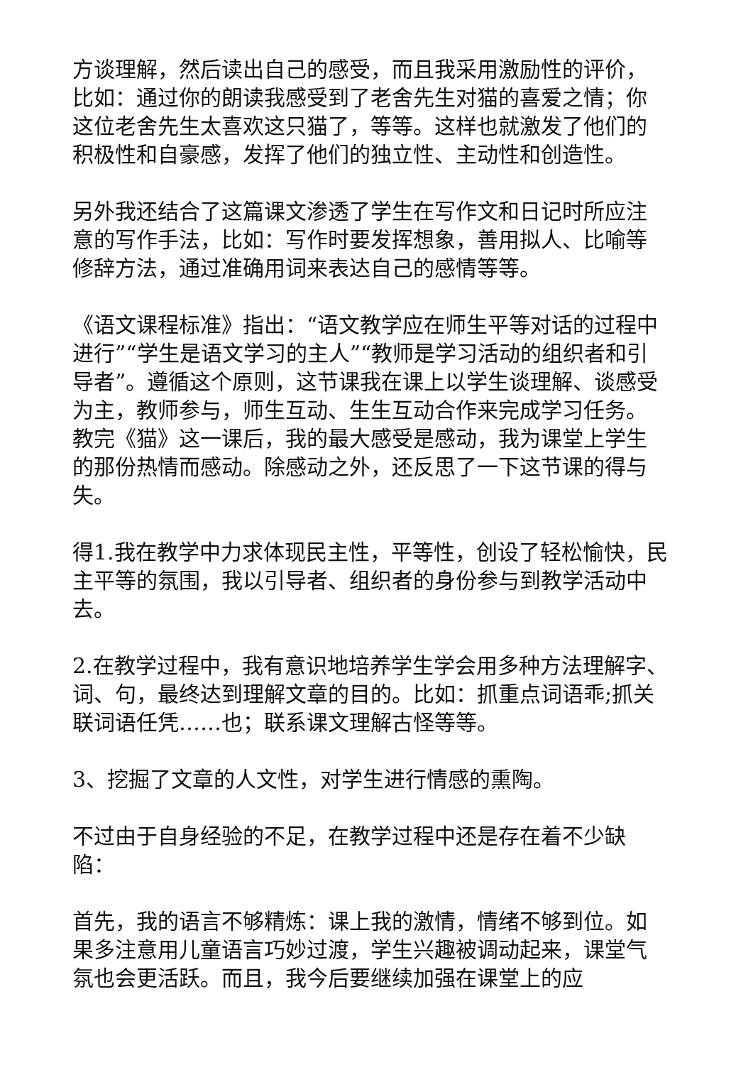方谈理解，然后读出自己的感受，而且我采用激励性的评价，比如：通过你的朗读我感受到了老舍先生对猫的喜爱之情；你这位老舍先生太喜欢这只猫了，等等。这样也就激发了他们的积极性和自豪感，发挥了他们的独立性、主动性和创造性。
另外我还结合了这篇课文渗透了学生在写作文和日记时所应注意的写作手法，比如：写作时要发挥想象，善用拟人、比喻等修辞方法，通过准确用词来表达自己的感情等等。
《语文课程标准》指出：“语文教学应在师生平等对话的过程中进行”“学生是语文学习的主人”“教师是学习活动的组织者和引导者”。遵循这个原则，这节课我在课上以学生谈理解、谈感受为主，教师参与，师生互动、生生互动合作来完成学习任务。教完《猫》这一课后，我的最大感受是感动，我为课堂上学生的那份热情而感动。除感动之外，还反思了一下这节课的得与失。
得1.我在教学中力求体现民主性，平等性，创设了轻松愉快，民主平等的氛围，我以引导者、组织者的身份参与到教学活动中去。
2.在教学过程中，我有意识地培养学生学会用多种方法理解字、词、句，最终达到理解文章的目的。比如：抓重点词语乖;抓关联词语任凭……也；联系课文理解古怪等等。
3、挖掘了文章的人文性，对学生进行情感的熏陶。
不过由于自身经验的不足，在教学过程中还是存在着不少缺陷：
首先，我的语言不够精炼：课上我的激情，情绪不够到位。如果多注意用儿童语言巧妙过渡，学生兴趣被调动起来，课堂气氛也会更活跃。而且，我今后要继续加强在课堂上的应